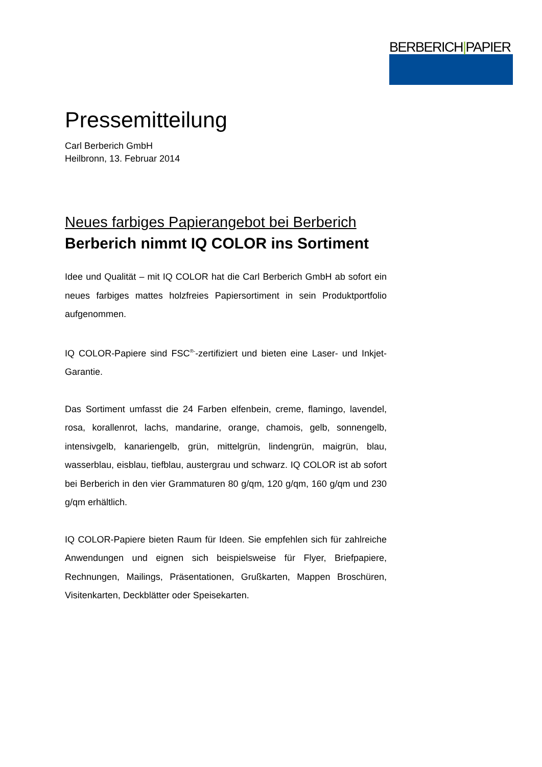BERBERICH|PAPIER
Pressemitteilung
Carl Berberich GmbH
Heilbronn, 13. Februar 2014
Neues farbiges Papierangebot bei Berberich
Berberich nimmt IQ COLOR ins Sortiment
Idee und Qualität – mit IQ COLOR hat die Carl Berberich GmbH ab sofort ein neues farbiges mattes holzfreies Papiersortiment in sein Produktportfolio aufgenommen.
IQ COLOR-Papiere sind FSC<sup>®-</sup>-zertifiziert und bieten eine Laser- und Inkjet-Garantie.
Das Sortiment umfasst die 24 Farben elfenbein, creme, flamingo, lavendel, rosa, korallenrot, lachs, mandarine, orange, chamois, gelb, sonnengelb, intensivgelb, kanariengelb, grün, mittelgrün, lindengrün, maigrün, blau, wasserblau, eisblau, tiefblau, austergrau und schwarz. IQ COLOR ist ab sofort bei Berberich in den vier Grammaturen 80 g/qm, 120 g/qm, 160 g/qm und 230 g/qm erhältlich.
IQ COLOR-Papiere bieten Raum für Ideen. Sie empfehlen sich für zahlreiche Anwendungen und eignen sich beispielsweise für Flyer, Briefpapiere, Rechnungen, Mailings, Präsentationen, Grußkarten, Mappen Broschüren, Visitenkarten, Deckblätter oder Speisekarten.